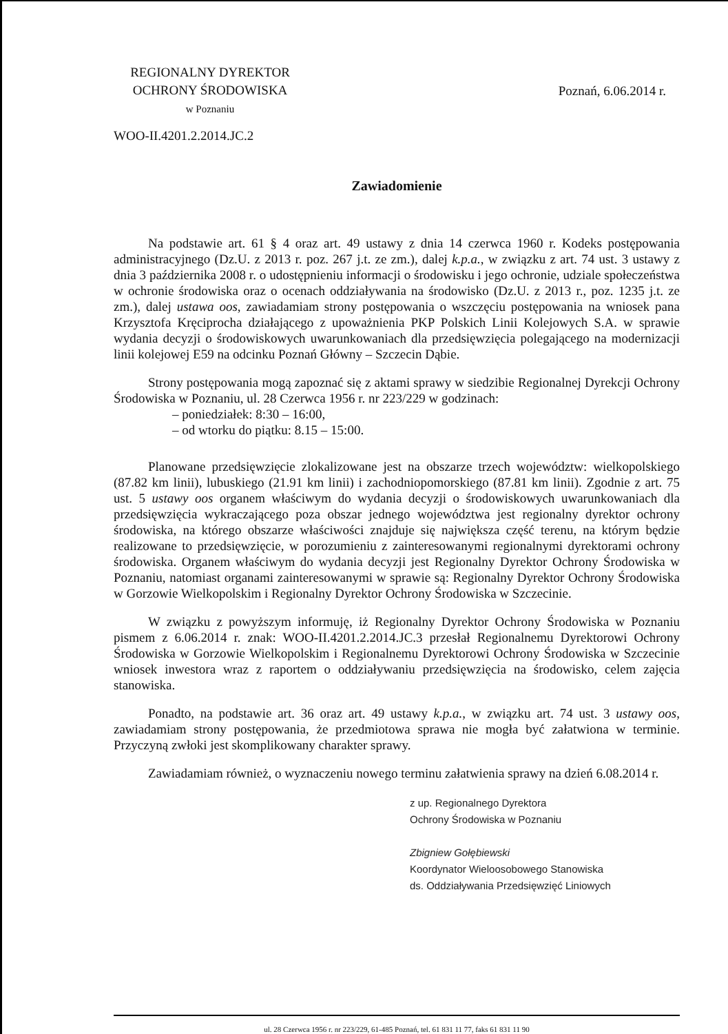REGIONALNY DYREKTOR
OCHRONY ŚRODOWISKA
w Poznaniu
Poznań, 6.06.2014 r.
WOO-II.4201.2.2014.JC.2
Zawiadomienie
Na podstawie art. 61 § 4 oraz art. 49 ustawy z dnia 14 czerwca 1960 r. Kodeks postępowania administracyjnego (Dz.U. z 2013 r. poz. 267 j.t. ze zm.), dalej k.p.a., w związku z art. 74 ust. 3 ustawy z dnia 3 października 2008 r. o udostępnieniu informacji o środowisku i jego ochronie, udziale społeczeństwa w ochronie środowiska oraz o ocenach oddziaływania na środowisko (Dz.U. z 2013 r., poz. 1235 j.t. ze zm.), dalej ustawa oos, zawiadamiam strony postępowania o wszczęciu postępowania na wniosek pana Krzysztofa Kręciprocha działającego z upoważnienia PKP Polskich Linii Kolejowych S.A. w sprawie wydania decyzji o środowiskowych uwarunkowaniach dla przedsięwzięcia polegającego na modernizacji linii kolejowej E59 na odcinku Poznań Główny – Szczecin Dąbie.
Strony postępowania mogą zapoznać się z aktami sprawy w siedzibie Regionalnej Dyrekcji Ochrony Środowiska w Poznaniu, ul. 28 Czerwca 1956 r. nr 223/229 w godzinach:
– poniedziałek: 8:30 – 16:00,
– od wtorku do piątku: 8.15 – 15:00.
Planowane przedsięwzięcie zlokalizowane jest na obszarze trzech województw: wielkopolskiego (87.82 km linii), lubuskiego (21.91 km linii) i zachodniopomorskiego (87.81 km linii). Zgodnie z art. 75 ust. 5 ustawy oos organem właściwym do wydania decyzji o środowiskowych uwarunkowaniach dla przedsięwzięcia wykraczającego poza obszar jednego województwa jest regionalny dyrektor ochrony środowiska, na którego obszarze właściwości znajduje się największa część terenu, na którym będzie realizowane to przedsięwzięcie, w porozumieniu z zainteresowanymi regionalnymi dyrektorami ochrony środowiska. Organem właściwym do wydania decyzji jest Regionalny Dyrektor Ochrony Środowiska w Poznaniu, natomiast organami zainteresowanymi w sprawie są: Regionalny Dyrektor Ochrony Środowiska w Gorzowie Wielkopolskim i Regionalny Dyrektor Ochrony Środowiska w Szczecinie.
W związku z powyższym informuję, iż Regionalny Dyrektor Ochrony Środowiska w Poznaniu pismem z 6.06.2014 r. znak: WOO-II.4201.2.2014.JC.3 przesłał Regionalnemu Dyrektorowi Ochrony Środowiska w Gorzowie Wielkopolskim i Regionalnemu Dyrektorowi Ochrony Środowiska w Szczecinie wniosek inwestora wraz z raportem o oddziaływaniu przedsięwzięcia na środowisko, celem zajęcia stanowiska.
Ponadto, na podstawie art. 36 oraz art. 49 ustawy k.p.a., w związku art. 74 ust. 3 ustawy oos, zawiadamiam strony postępowania, że przedmiotowa sprawa nie mogła być załatwiona w terminie. Przyczyną zwłoki jest skomplikowany charakter sprawy.
Zawiadamiam również, o wyznaczeniu nowego terminu załatwienia sprawy na dzień 6.08.2014 r.
z up. Regionalnego Dyrektora
Ochrony Środowiska w Poznaniu
Zbigniew Gołębiewski
Koordynator Wieloosobowego Stanowiska
ds. Oddziaływania Przedsięwzięć Liniowych
ul. 28 Czerwca 1956 r. nr 223/229, 61-485 Poznań, tel. 61 831 11 77, faks 61 831 11 90